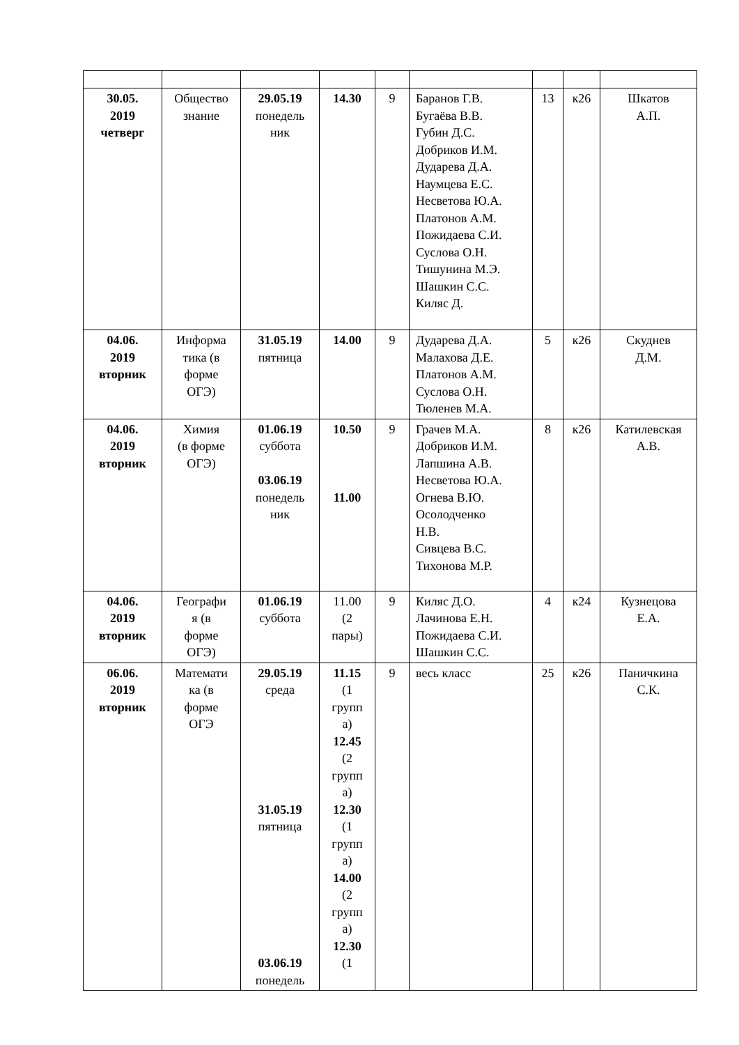| 30.05. 2019 четверг | Общество знание | 29.05.19 понедель ник | 14.30 | 9 | Баранов Г.В. Бугаёва В.В. Губин Д.С. Добриков И.М. Дударева Д.А. Наумцева Е.С. Несветова Ю.А. Платонов А.М. Пожидаева С.И. Суслова О.Н. Тишунина М.Э. Шашкин С.С. Киляс Д. | 13 | к26 | Шкатов А.П. |
| 04.06. 2019 вторник | Информа тика (в форме ОГЭ) | 31.05.19 пятница | 14.00 | 9 | Дударева Д.А. Малахова Д.Е. Платонов А.М. Суслова О.Н. Тюленев М.А. | 5 | к26 | Скуднев Д.М. |
| 04.06. 2019 вторник | Химия (в форме ОГЭ) | 01.06.19 суббота 03.06.19 понедель ник | 10.50 11.00 | 9 | Грачев М.А. Добриков И.М. Лапшина А.В. Несветова Ю.А. Огнева В.Ю. Осолодченко Н.В. Сивцева В.С. Тихонова М.Р. | 8 | к26 | Катилевская А.В. |
| 04.06. 2019 вторник | Географи я (в форме ОГЭ) | 01.06.19 суббота | 11.00 (2 пары) | 9 | Киляс Д.О. Лачинова Е.Н. Пожидаева С.И. Шашкин С.С. | 4 | к24 | Кузнецова Е.А. |
| 06.06. 2019 вторник | Математи ка (в форме ОГЭ | 29.05.19 среда 31.05.19 пятница 03.06.19 понедель | 11.15 (1 групп а) 12.45 (2 групп а) 12.30 (1 групп а) 14.00 (2 групп а) 12.30 (1 | 9 | весь класс | 25 | к26 | Паничкина С.К. |